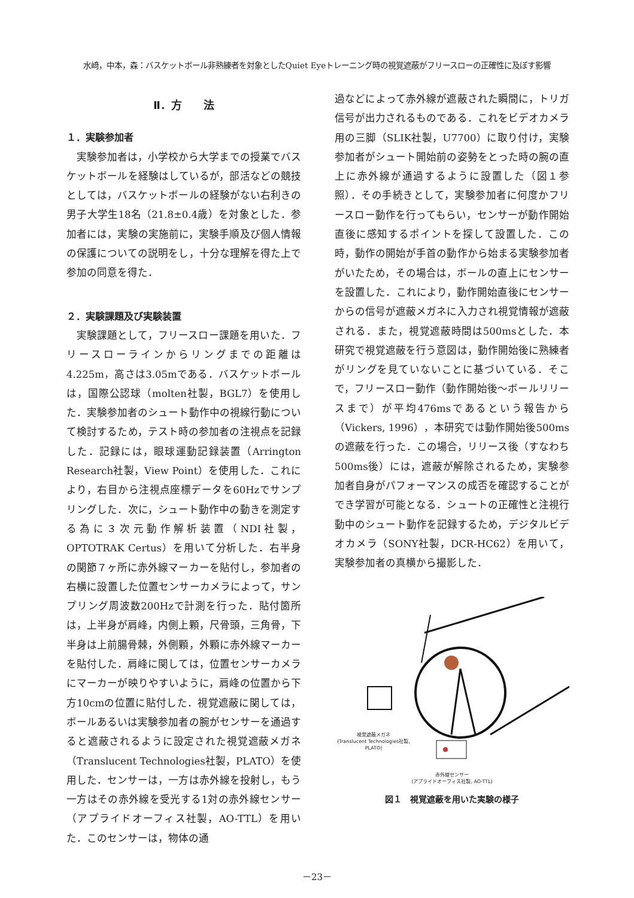水﨑，中本，森：バスケットボール非熟練者を対象としたQuiet Eyeトレーニング時の視覚遮蔽がフリースローの正確性に及ぼす影響
Ⅱ．方　　法
１．実験参加者
実験参加者は，小学校から大学までの授業でバスケットボールを経験はしているが，部活などの競技としては，バスケットボールの経験がない右利きの男子大学生18名（21.8±0.4歳）を対象とした．参加者には，実験の実施前に，実験手順及び個人情報の保護についての説明をし，十分な理解を得た上で参加の同意を得た．
２．実験課題及び実験装置
実験課題として，フリースロー課題を用いた．フリースローラインからリングまでの距離は4.225m，高さは3.05mである．バスケットボールは，国際公認球（molten社製，BGL7）を使用した．実験参加者のシュート動作中の視線行動について検討するため，テスト時の参加者の注視点を記録した．記録には，眼球運動記録装置（Arrington Research社製，View Point）を使用した．これにより，右目から注視点座標データを60Hzでサンプリングした．次に，シュート動作中の動きを測定する為に３次元動作解析装置（NDI社製，OPTOTRAK Certus）を用いて分析した．右半身の関節７ヶ所に赤外線マーカーを貼付し，参加者の右横に設置した位置センサーカメラによって，サンプリング周波数200Hzで計測を行った．貼付箇所は，上半身が肩峰，内側上顆，尺骨頭，三角骨，下半身は上前腸骨棘，外側顆，外顆に赤外線マーカーを貼付した．肩峰に関しては，位置センサーカメラにマーカーが映りやすいように，肩峰の位置から下方10cmの位置に貼付した．視覚遮蔽に関しては，ボールあるいは実験参加者の腕がセンサーを通過すると遮蔽されるように設定された視覚遮蔽メガネ（Translucent Technologies社製，PLATO）を使用した．センサーは，一方は赤外線を投射し，もう一方はその赤外線を受光する1対の赤外線センサー（アプライドオーフィス社製，AO-TTL）を用いた．このセンサーは，物体の通
過などによって赤外線が遮蔽された瞬間に，トリガ信号が出力されるものである．これをビデオカメラ用の三脚（SLIK社製，U7700）に取り付け，実験参加者がシュート開始前の姿勢をとった時の腕の直上に赤外線が通過するように設置した（図１参照）．その手続きとして，実験参加者に何度かフリースロー動作を行ってもらい，センサーが動作開始直後に感知するポイントを探して設置した．この時，動作の開始が手首の動作から始まる実験参加者がいたため，その場合は，ボールの直上にセンサーを設置した．これにより，動作開始直後にセンサーからの信号が遮蔽メガネに入力され視覚情報が遮蔽される．また，視覚遮蔽時間は500msとした．本研究で視覚遮蔽を行う意図は，動作開始後に熟練者がリングを見ていないことに基づいている．そこで，フリースロー動作（動作開始後～ボールリリースまで）が平均476msであるという報告から（Vickers, 1996），本研究では動作開始後500msの遮蔽を行った．この場合，リリース後（すなわち500ms後）には，遮蔽が解除されるため，実験参加者自身がパフォーマンスの成否を確認することができ学習が可能となる．シュートの正確性と注視行動中のシュート動作を記録するため，デジタルビデオカメラ（SONY社製，DCR-HC62）を用いて，実験参加者の真横から撮影した．
視覚遮蔽メガネ
(Translucent Technologies社製, PLATO)
赤外線センサー
(アプライドオーフィス社製, AO-TTL)
図１　視覚遮蔽を用いた実験の様子
－23－